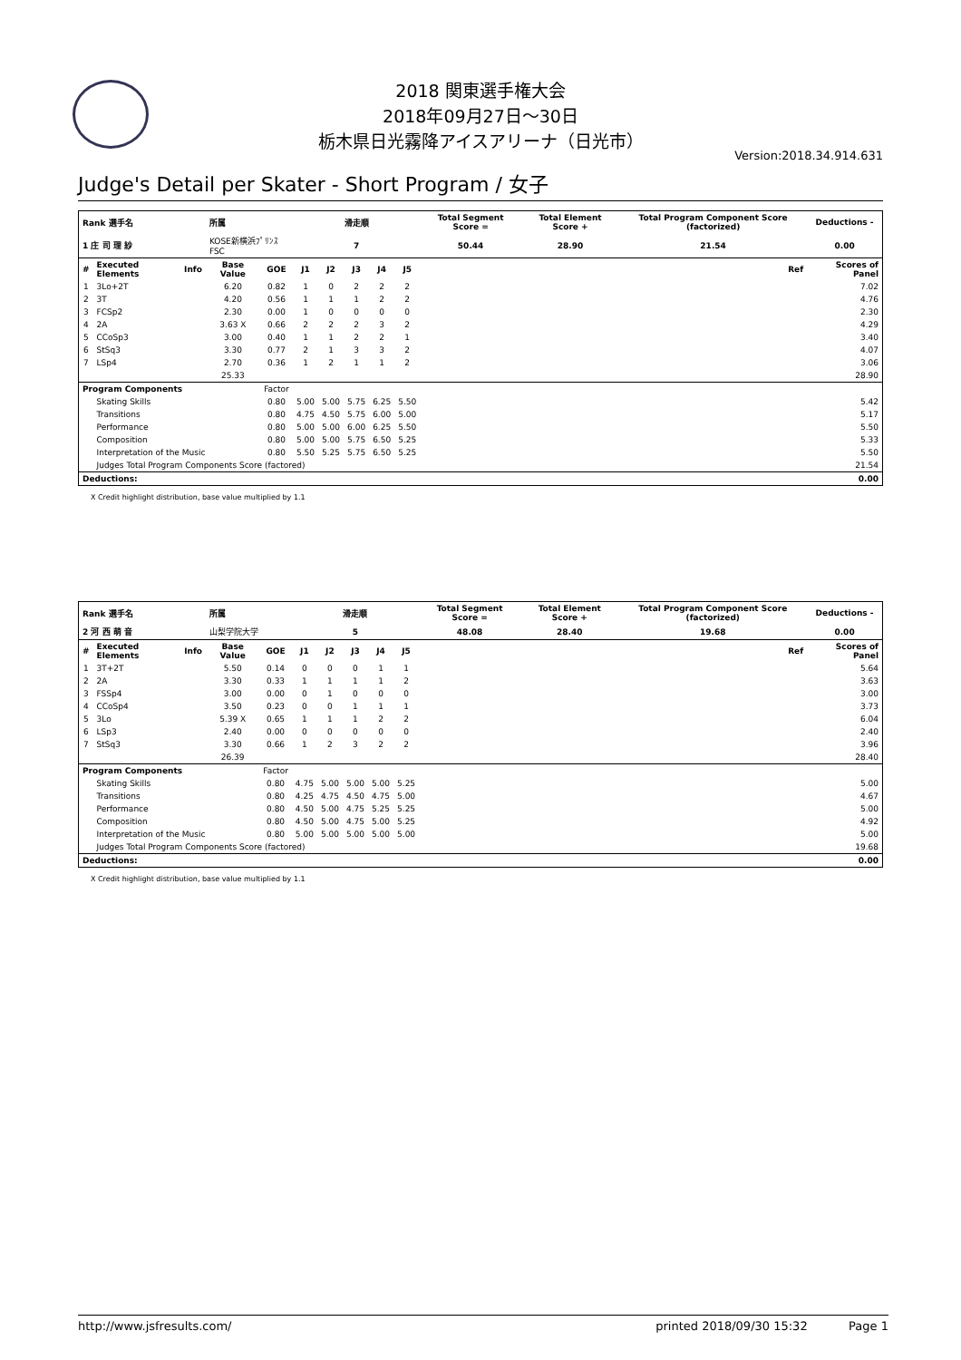2018 関東選手権大会
2018年09月27日～30日
栃木県日光霧降アイスアリーナ（日光市）
Version:2018.34.914.631
Judge's Detail per Skater - Short Program / 女子
| Rank 選手名 | | | 所属 | | 滑走順 | | | | | Total Segment Score = | Total Element Score + | Total Program Component Score (factorized) | Deductions - |
| --- | --- | --- | --- | --- | --- | --- | --- | --- | --- | --- | --- | --- | --- |
| 1 庄 司 理 紗 | | | KOSE新横浜ﾌﾟﾘﾝｽFSC | | 7 | | | | | 50.44 | 28.90 | 21.54 | 0.00 |
| # | Executed Elements | Info | Base Value | GOE | J1 | J2 | J3 | J4 | J5 | | | Ref | Scores of Panel |
| 1 | 3Lo+2T | | 6.20 | 0.82 | 1 | 0 | 2 | 2 | 2 | | | | 7.02 |
| 2 | 3T | | 4.20 | 0.56 | 1 | 1 | 1 | 2 | 2 | | | | 4.76 |
| 3 | FCSp2 | | 2.30 | 0.00 | 1 | 0 | 0 | 0 | 0 | | | | 2.30 |
| 4 | 2A | | 3.63 X | 0.66 | 2 | 2 | 2 | 3 | 2 | | | | 4.29 |
| 5 | CCoSp3 | | 3.00 | 0.40 | 1 | 1 | 2 | 2 | 1 | | | | 3.40 |
| 6 | StSq3 | | 3.30 | 0.77 | 2 | 1 | 3 | 3 | 2 | | | | 4.07 |
| 7 | LSp4 | | 2.70 | 0.36 | 1 | 2 | 1 | 1 | 2 | | | | 3.06 |
| | | | 25.33 | | | | | | | | | | 28.90 |
| Program Components | | | | Factor | | | | | | | | | |
| | Skating Skills | | | 0.80 | 5.00 | 5.00 | 5.75 | 6.25 | 5.50 | | | | 5.42 |
| | Transitions | | | 0.80 | 4.75 | 4.50 | 5.75 | 6.00 | 5.00 | | | | 5.17 |
| | Performance | | | 0.80 | 5.00 | 5.00 | 6.00 | 6.25 | 5.50 | | | | 5.50 |
| | Composition | | | 0.80 | 5.00 | 5.00 | 5.75 | 6.50 | 5.25 | | | | 5.33 |
| | Interpretation of the Music | | | 0.80 | 5.50 | 5.25 | 5.75 | 6.50 | 5.25 | | | | 5.50 |
| | Judges Total Program Components Score (factored) | | | | | | | | | | | | 21.54 |
| Deductions: | | | | | | | | | | | | | 0.00 |
X Credit highlight distribution, base value multiplied by 1.1
| Rank 選手名 | | | 所属 | | 滑走順 | | | | | Total Segment Score = | Total Element Score + | Total Program Component Score (factorized) | Deductions - |
| --- | --- | --- | --- | --- | --- | --- | --- | --- | --- | --- | --- | --- | --- |
| 2 河 西 萌 音 | | | 山梨学院大学 | | 5 | | | | | 48.08 | 28.40 | 19.68 | 0.00 |
| # | Executed Elements | Info | Base Value | GOE | J1 | J2 | J3 | J4 | J5 | | | Ref | Scores of Panel |
| 1 | 3T+2T | | 5.50 | 0.14 | 0 | 0 | 0 | 1 | 1 | | | | 5.64 |
| 2 | 2A | | 3.30 | 0.33 | 1 | 1 | 1 | 1 | 2 | | | | 3.63 |
| 3 | FSSp4 | | 3.00 | 0.00 | 0 | 1 | 0 | 0 | 0 | | | | 3.00 |
| 4 | CCoSp4 | | 3.50 | 0.23 | 0 | 0 | 1 | 1 | 1 | | | | 3.73 |
| 5 | 3Lo | | 5.39 X | 0.65 | 1 | 1 | 1 | 2 | 2 | | | | 6.04 |
| 6 | LSp3 | | 2.40 | 0.00 | 0 | 0 | 0 | 0 | 0 | | | | 2.40 |
| 7 | StSq3 | | 3.30 | 0.66 | 1 | 2 | 3 | 2 | 2 | | | | 3.96 |
| | | | 26.39 | | | | | | | | | | 28.40 |
| Program Components | | | | Factor | | | | | | | | | |
| | Skating Skills | | | 0.80 | 4.75 | 5.00 | 5.00 | 5.00 | 5.25 | | | | 5.00 |
| | Transitions | | | 0.80 | 4.25 | 4.75 | 4.50 | 4.75 | 5.00 | | | | 4.67 |
| | Performance | | | 0.80 | 4.50 | 5.00 | 4.75 | 5.25 | 5.25 | | | | 5.00 |
| | Composition | | | 0.80 | 4.50 | 5.00 | 4.75 | 5.00 | 5.25 | | | | 4.92 |
| | Interpretation of the Music | | | 0.80 | 5.00 | 5.00 | 5.00 | 5.00 | 5.00 | | | | 5.00 |
| | Judges Total Program Components Score (factored) | | | | | | | | | | | | 19.68 |
| Deductions: | | | | | | | | | | | | | 0.00 |
X Credit highlight distribution, base value multiplied by 1.1
http://www.jsfresults.com/ printed 2018/09/30 15:32 Page 1